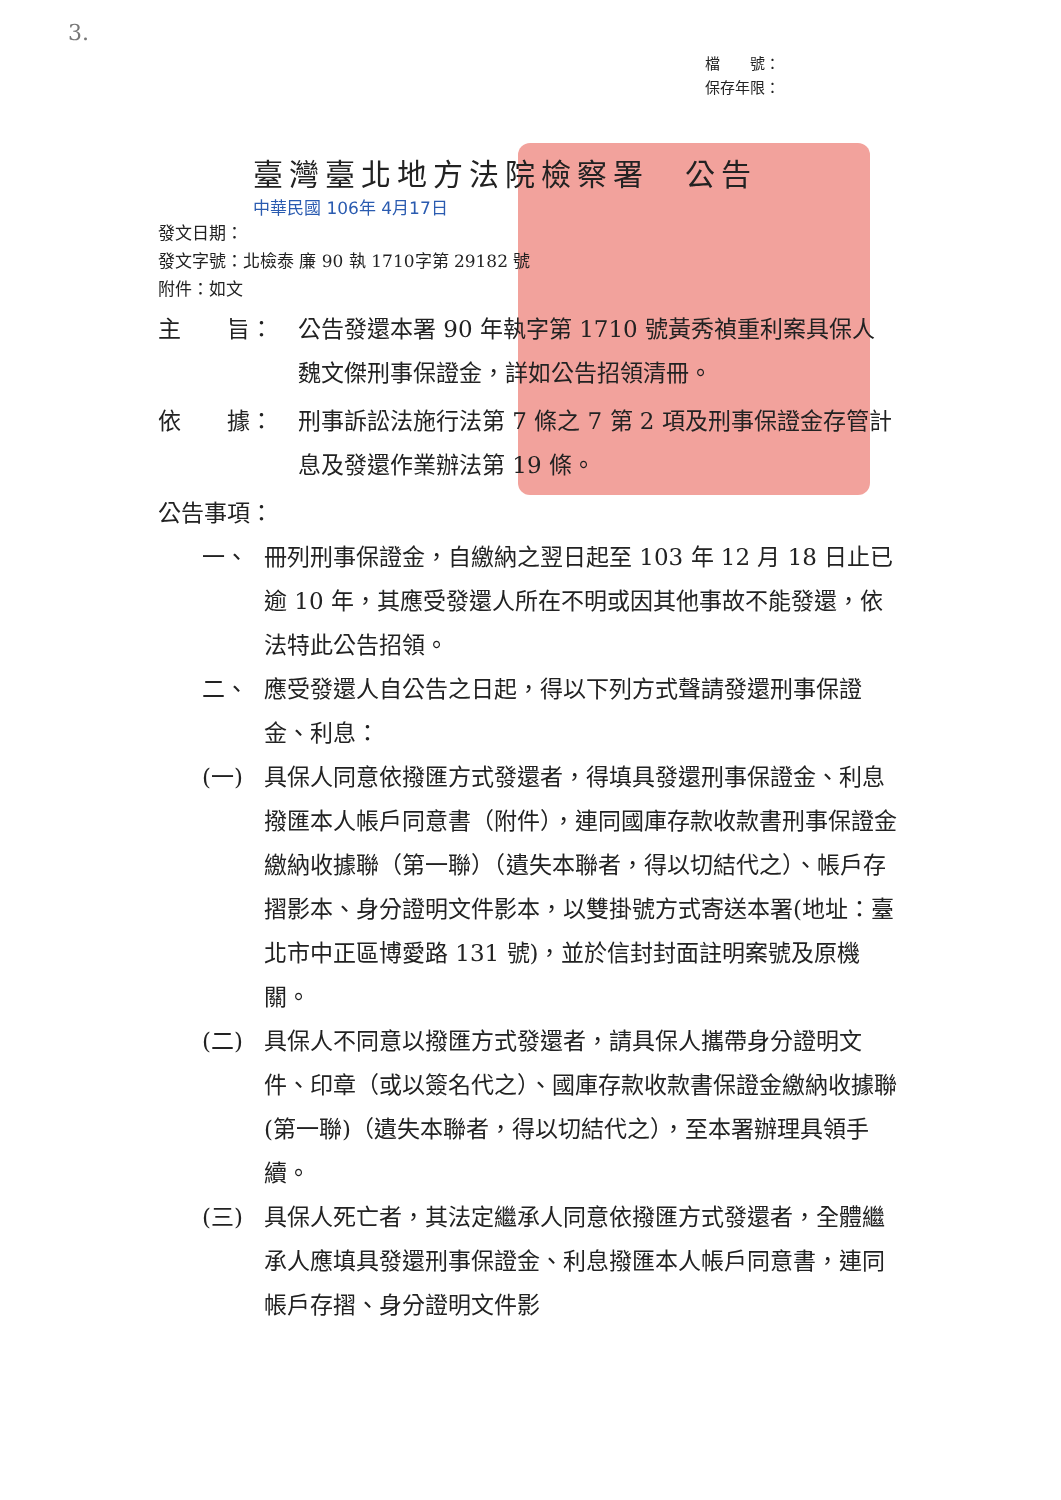3.
檔　　號：
保存年限：
臺灣臺北地方法院檢察署　公告
中華民國 106年 4月17日
發文日期：
發文字號：北檢泰 廉 90 執 1710字第 29182 號
附件：如文
主　　旨： 公告發還本署 90 年執字第 1710 號黃秀禎重利案具保人魏文傑刑事保證金，詳如公告招領清冊。
依　　據： 刑事訴訟法施行法第 7 條之 7 第 2 項及刑事保證金存管計息及發還作業辦法第 19 條。
公告事項：
一、 冊列刑事保證金，自繳納之翌日起至 103 年 12 月 18 日止已逾 10 年，其應受發還人所在不明或因其他事故不能發還，依法特此公告招領。
二、 應受發還人自公告之日起，得以下列方式聲請發還刑事保證金、利息：
(一) 具保人同意依撥匯方式發還者，得填具發還刑事保證金、利息撥匯本人帳戶同意書（附件），連同國庫存款收款書刑事保證金繳納收據聯（第一聯）（遺失本聯者，得以切結代之）、帳戶存摺影本、身分證明文件影本，以雙掛號方式寄送本署(地址：臺北市中正區博愛路 131 號)，並於信封封面註明案號及原機關。
(二) 具保人不同意以撥匯方式發還者，請具保人攜帶身分證明文件、印章（或以簽名代之）、國庫存款收款書保證金繳納收據聯(第一聯)（遺失本聯者，得以切結代之），至本署辦理具領手續。
(三) 具保人死亡者，其法定繼承人同意依撥匯方式發還者，全體繼承人應填具發還刑事保證金、利息撥匯本人帳戶同意書，連同帳戶存摺、身分證明文件影